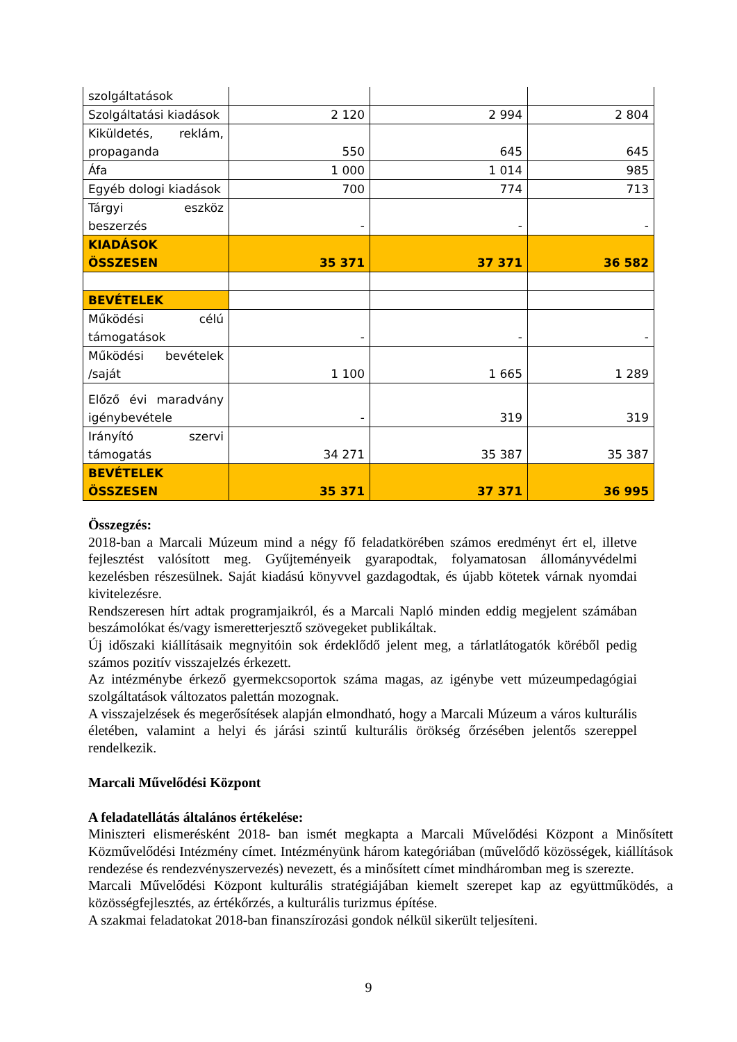| szolgáltatások | | | |
| Szolgáltatási kiadások | 2 120 | 2 994 | 2 804 |
| Kiküldetés, reklám, propaganda | 550 | 645 | 645 |
| Áfa | 1 000 | 1 014 | 985 |
| Egyéb dologi kiadások | 700 | 774 | 713 |
| Tárgyi eszköz beszerzés | - | - | - |
| KIADÁSOK ÖSSZESEN | 35 371 | 37 371 | 36 582 |
| BEVÉTELEK | | | |
| Működési célú támogatások | - | - | - |
| Működési bevételek /saját | 1 100 | 1 665 | 1 289 |
| Előző évi maradvány igénybevétele | - | 319 | 319 |
| Irányító szervi támogatás | 34 271 | 35 387 | 35 387 |
| BEVÉTELEK ÖSSZESEN | 35 371 | 37 371 | 36 995 |
Összegzés:
2018-ban a Marcali Múzeum mind a négy fő feladatkörében számos eredményt ért el, illetve fejlesztést valósított meg. Gyűjteményeik gyarapodtak, folyamatosan állományvédelmi kezelésben részesülnek. Saját kiadású könyvvel gazdagodtak, és újabb kötetek várnak nyomdai kivitelezésre.
Rendszeresen hírt adtak programjaikról, és a Marcali Napló minden eddig megjelent számában beszámolókat és/vagy ismeretterjesztő szövegeket publikáltak.
Új időszaki kiállításaik megnyitóin sok érdeklődő jelent meg, a tárlatlátogatók köréből pedig számos pozitív visszajelzés érkezett.
Az intézménybe érkező gyermekcsoportok száma magas, az igénybe vett múzeumpedagógiai szolgáltatások változatos palettán mozognak.
A visszajelzések és megerősítések alapján elmondható, hogy a Marcali Múzeum a város kulturális életében, valamint a helyi és járási szintű kulturális örökség őrzésében jelentős szereppel rendelkezik.
Marcali Művelődési Központ
A feladatellátás általános értékelése:
Miniszteri elismerésként 2018- ban ismét megkapta a Marcali Művelődési Központ a Minősített Közművelődési Intézmény címet. Intézményünk három kategóriában (művelődő közösségek, kiállítások rendezése és rendezvényszervezés) nevezett, és a minősített címet mindháromban meg is szerezte.
Marcali Művelődési Központ kulturális stratégiájában kiemelt szerepet kap az együttműködés, a közösségfejlesztés, az értékőrzés, a kulturális turizmus építése.
A szakmai feladatokat 2018-ban finanszírozási gondok nélkül sikerült teljesíteni.
9